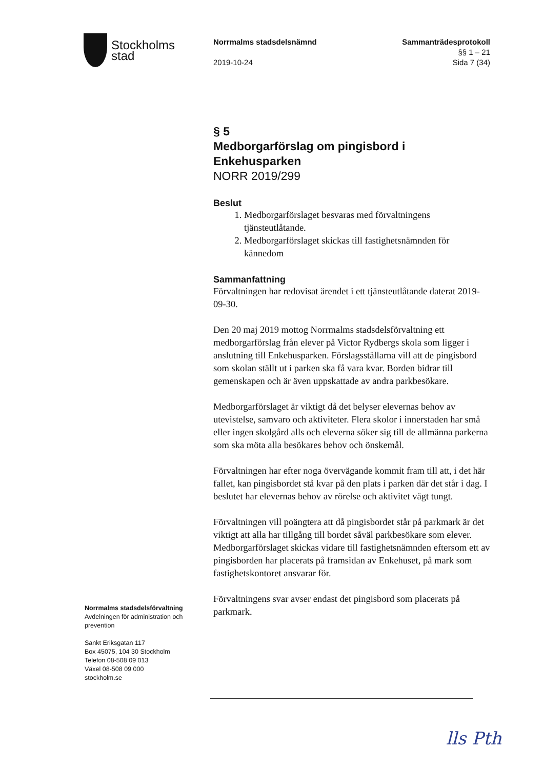Stockholms
stad
Norrmalms stadsdelsnämnd
2019-10-24
Sammanträdesprotokoll
§§ 1 – 21
Sida 7 (34)
§ 5
Medborgarförslag om pingisbord i Enkehusparken
NORR 2019/299
Beslut
1. Medborgarförslaget besvaras med förvaltningens tjänsteutlåtande.
2. Medborgarförslaget skickas till fastighetsnämnden för kännedom
Sammanfattning
Förvaltningen har redovisat ärendet i ett tjänsteutlåtande daterat 2019-09-30.
Den 20 maj 2019 mottog Norrmalms stadsdelsförvaltning ett medborgarförslag från elever på Victor Rydbergs skola som ligger i anslutning till Enkehusparken. Förslagsställarna vill att de pingisbord som skolan ställt ut i parken ska få vara kvar. Borden bidrar till gemenskapen och är även uppskattade av andra parkbesökare.
Medborgarförslaget är viktigt då det belyser elevernas behov av utevistelse, samvaro och aktiviteter. Flera skolor i innerstaden har små eller ingen skolgård alls och eleverna söker sig till de allmänna parkerna som ska möta alla besökares behov och önskemål.
Förvaltningen har efter noga övervägande kommit fram till att, i det här fallet, kan pingisbordet stå kvar på den plats i parken där det står i dag. I beslutet har elevernas behov av rörelse och aktivitet vägt tungt.
Förvaltningen vill poängtera att då pingisbordet står på parkmark är det viktigt att alla har tillgång till bordet såväl parkbesökare som elever. Medborgarförslaget skickas vidare till fastighetsnämnden eftersom ett av pingisborden har placerats på framsidan av Enkehuset, på mark som fastighetskontoret ansvarar för.
Förvaltningens svar avser endast det pingisbord som placerats på parkmark.
Norrmalms stadsdelsförvaltning
Avdelningen för administration och prevention
Sankt Eriksgatan 117
Box 45075, 104 30 Stockholm
Telefon 08-508 09 013
Växel 08-508 09 000
stockholm.se
lls Pth